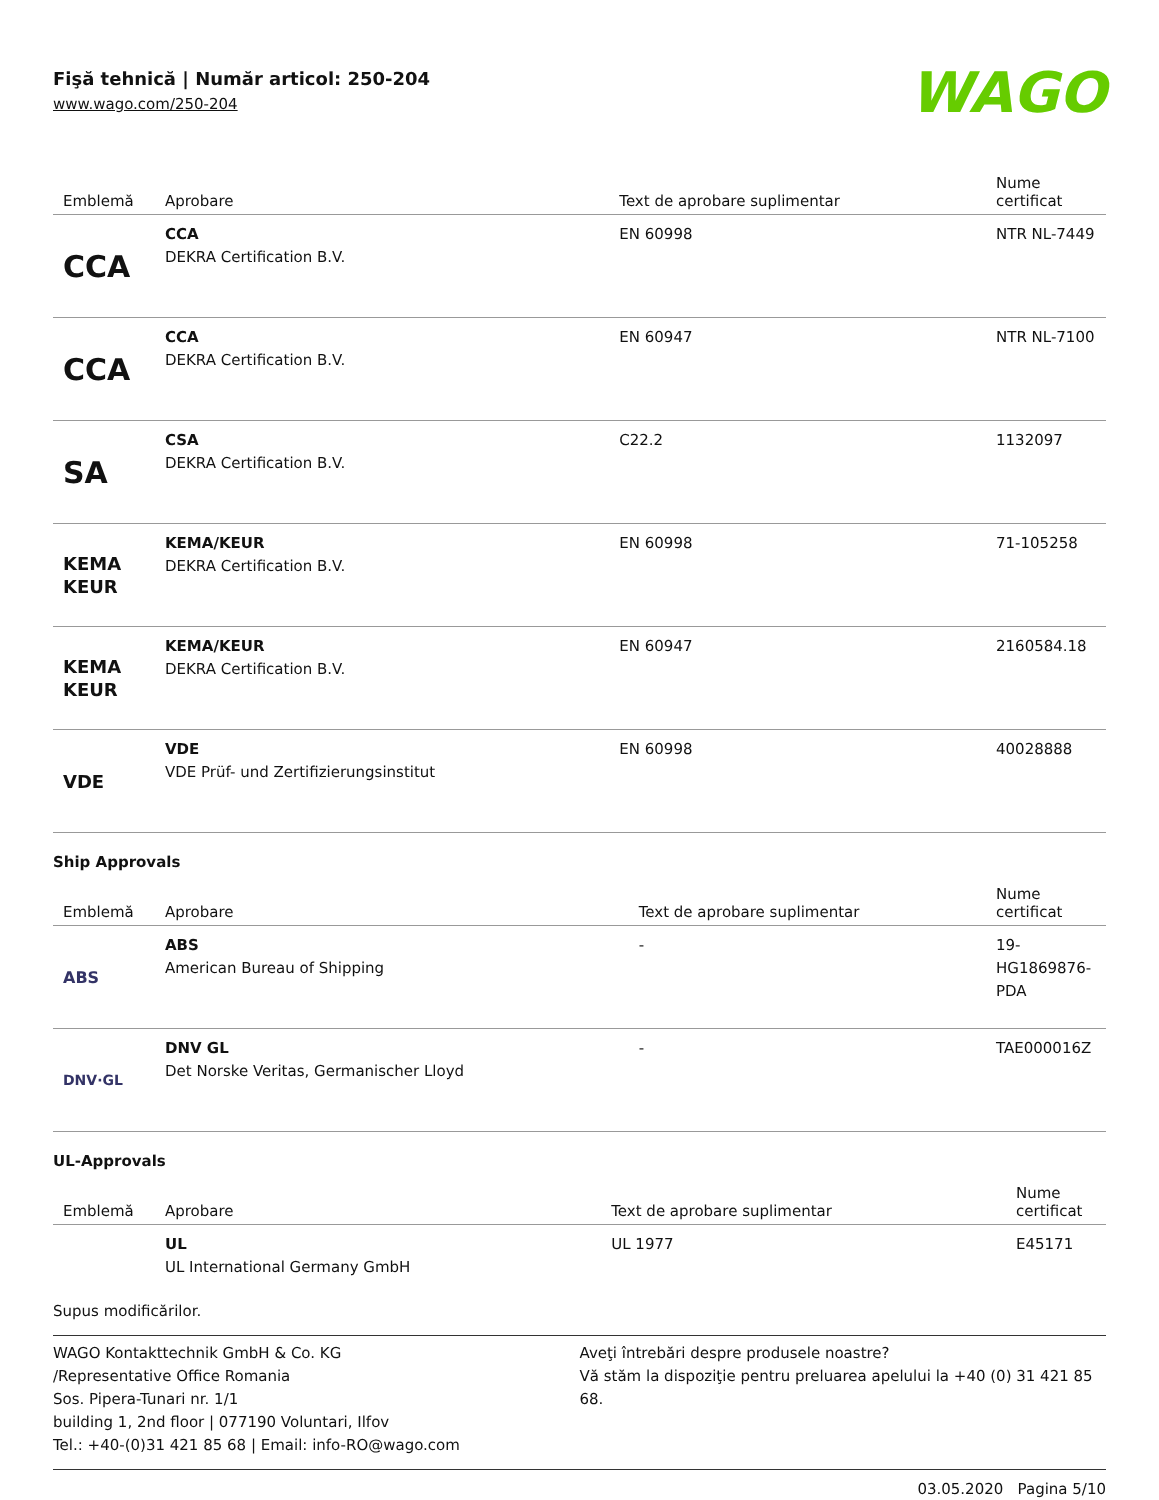Fişă tehnică | Număr articol: 250-204
www.wago.com/250-204
WAGO
| Emblemă | Aprobare | Text de aprobare suplimentar | Nume certificat |
| --- | --- | --- | --- |
| CCA | CCA DEKRA Certification B.V. | EN 60998 | NTR NL-7449 |
| CCA | CCA DEKRA Certification B.V. | EN 60947 | NTR NL-7100 |
| SA | CSA DEKRA Certification B.V. | C22.2 | 1132097 |
| KEMA KEUR | KEMA/KEUR DEKRA Certification B.V. | EN 60998 | 71-105258 |
| KEMA KEUR | KEMA/KEUR DEKRA Certification B.V. | EN 60947 | 2160584.18 |
| VDE | VDE VDE Prüf- und Zertifizierungsinstitut | EN 60998 | 40028888 |
Ship Approvals
| Emblemă | Aprobare | Text de aprobare suplimentar | Nume certificat |
| --- | --- | --- | --- |
| ABS | ABS American Bureau of Shipping | - | 19-HG1869876-PDA |
| DNV·GL | DNV GL Det Norske Veritas, Germanischer Lloyd | - | TAE000016Z |
UL-Approvals
| Emblemă | Aprobare | Text de aprobare suplimentar | Nume certificat |
| --- | --- | --- | --- |
| | UL UL International Germany GmbH | UL 1977 | E45171 |
Supus modificărilor.
WAGO Kontakttechnik GmbH & Co. KG
/Representative Office Romania
Sos. Pipera-Tunari nr. 1/1
building 1, 2nd floor | 077190 Voluntari, Ilfov
Tel.: +40-(0)31 421 85 68 | Email: info-RO@wago.com
Aveţi întrebări despre produsele noastre?
Vă stăm la dispoziţie pentru preluarea apelului la +40 (0) 31 421 85 68.
03.05.2020 Pagina 5/10